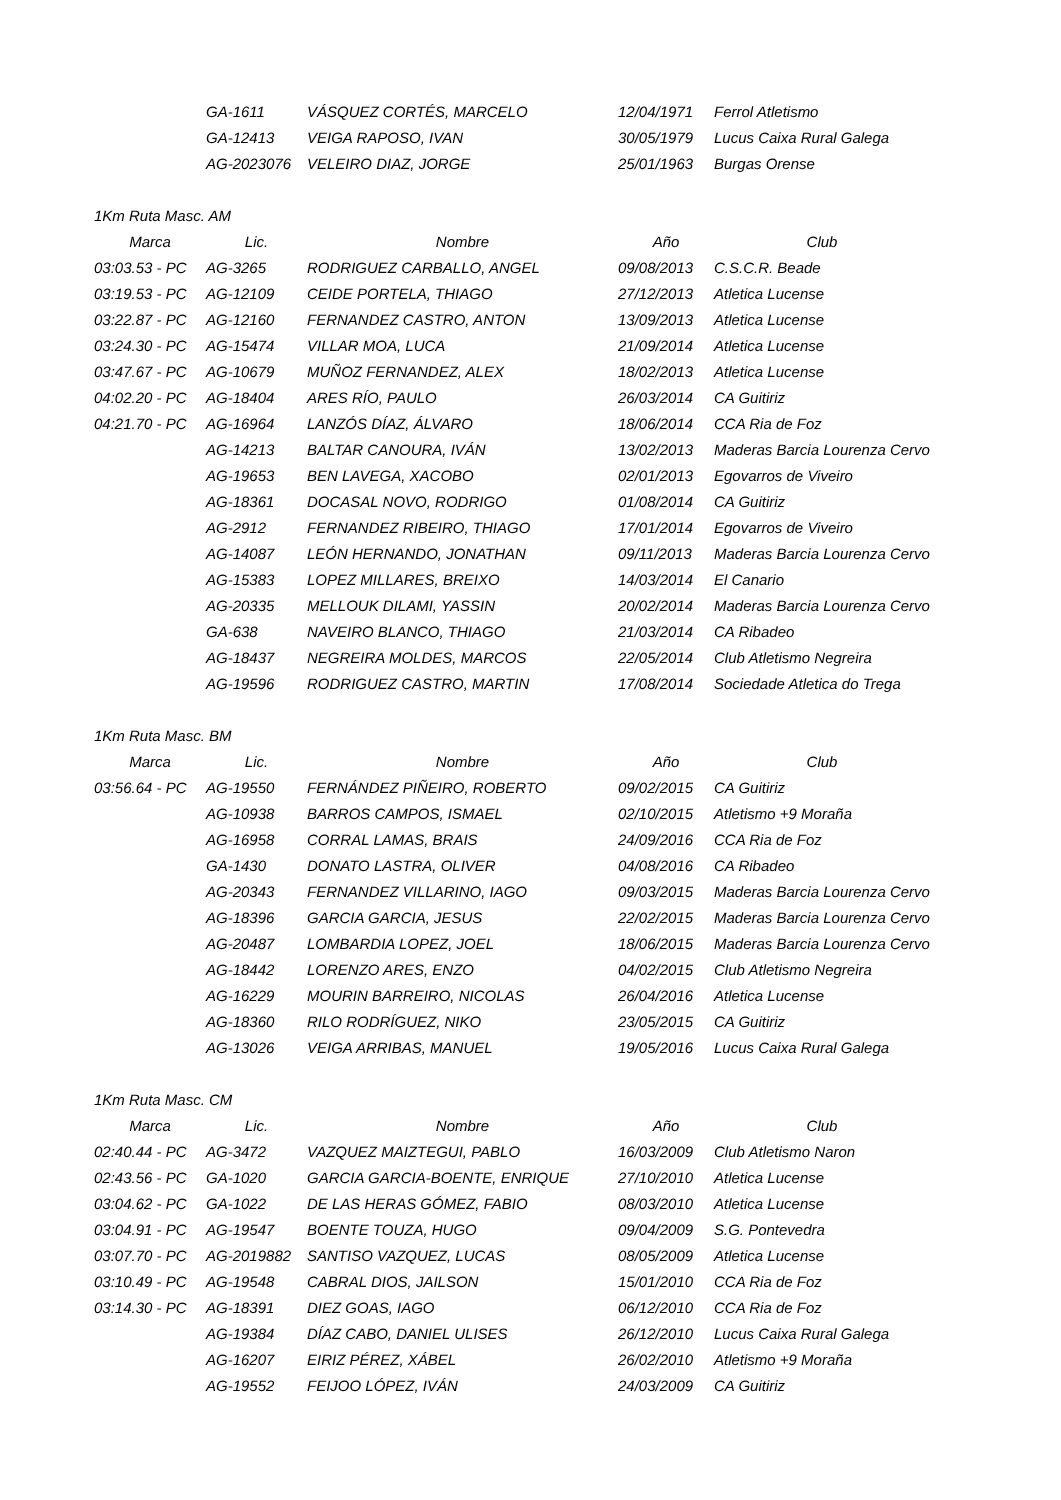| | GA-1611 | VÁSQUEZ CORTÉS, MARCELO | 12/04/1971 | Ferrol Atletismo |
| | GA-12413 | VEIGA RAPOSO, IVAN | 30/05/1979 | Lucus Caixa Rural Galega |
| | AG-2023076 | VELEIRO DIAZ, JORGE | 25/01/1963 | Burgas Orense |
| 1Km Ruta Masc. AM | | | | |
| Marca | Lic. | Nombre | Año | Club |
| 03:03.53 - PC | AG-3265 | RODRIGUEZ CARBALLO, ANGEL | 09/08/2013 | C.S.C.R. Beade |
| 03:19.53 - PC | AG-12109 | CEIDE PORTELA, THIAGO | 27/12/2013 | Atletica Lucense |
| 03:22.87 - PC | AG-12160 | FERNANDEZ CASTRO, ANTON | 13/09/2013 | Atletica Lucense |
| 03:24.30 - PC | AG-15474 | VILLAR MOA, LUCA | 21/09/2014 | Atletica Lucense |
| 03:47.67 - PC | AG-10679 | MUÑOZ FERNANDEZ, ALEX | 18/02/2013 | Atletica Lucense |
| 04:02.20 - PC | AG-18404 | ARES RÍO, PAULO | 26/03/2014 | CA Guitiriz |
| 04:21.70 - PC | AG-16964 | LANZÓS DÍAZ, ÁLVARO | 18/06/2014 | CCA Ria de Foz |
| | AG-14213 | BALTAR CANOURA, IVÁN | 13/02/2013 | Maderas Barcia Lourenza Cervo |
| | AG-19653 | BEN LAVEGA, XACOBO | 02/01/2013 | Egovarros de Viveiro |
| | AG-18361 | DOCASAL NOVO, RODRIGO | 01/08/2014 | CA Guitiriz |
| | AG-2912 | FERNANDEZ RIBEIRO, THIAGO | 17/01/2014 | Egovarros de Viveiro |
| | AG-14087 | LEÓN HERNANDO, JONATHAN | 09/11/2013 | Maderas Barcia Lourenza Cervo |
| | AG-15383 | LOPEZ MILLARES, BREIXO | 14/03/2014 | El Canario |
| | AG-20335 | MELLOUK DILAMI, YASSIN | 20/02/2014 | Maderas Barcia Lourenza Cervo |
| | GA-638 | NAVEIRO BLANCO, THIAGO | 21/03/2014 | CA Ribadeo |
| | AG-18437 | NEGREIRA MOLDES, MARCOS | 22/05/2014 | Club Atletismo Negreira |
| | AG-19596 | RODRIGUEZ CASTRO, MARTIN | 17/08/2014 | Sociedade Atletica do Trega |
| 1Km Ruta Masc. BM | | | | |
| Marca | Lic. | Nombre | Año | Club |
| 03:56.64 - PC | AG-19550 | FERNÁNDEZ PIÑEIRO, ROBERTO | 09/02/2015 | CA Guitiriz |
| | AG-10938 | BARROS CAMPOS, ISMAEL | 02/10/2015 | Atletismo +9 Moraña |
| | AG-16958 | CORRAL LAMAS, BRAIS | 24/09/2016 | CCA Ria de Foz |
| | GA-1430 | DONATO LASTRA, OLIVER | 04/08/2016 | CA Ribadeo |
| | AG-20343 | FERNANDEZ VILLARINO, IAGO | 09/03/2015 | Maderas Barcia Lourenza Cervo |
| | AG-18396 | GARCIA GARCIA, JESUS | 22/02/2015 | Maderas Barcia Lourenza Cervo |
| | AG-20487 | LOMBARDIA LOPEZ, JOEL | 18/06/2015 | Maderas Barcia Lourenza Cervo |
| | AG-18442 | LORENZO ARES, ENZO | 04/02/2015 | Club Atletismo Negreira |
| | AG-16229 | MOURIN BARREIRO, NICOLAS | 26/04/2016 | Atletica Lucense |
| | AG-18360 | RILO RODRÍGUEZ, NIKO | 23/05/2015 | CA Guitiriz |
| | AG-13026 | VEIGA ARRIBAS, MANUEL | 19/05/2016 | Lucus Caixa Rural Galega |
| 1Km Ruta Masc. CM | | | | |
| Marca | Lic. | Nombre | Año | Club |
| 02:40.44 - PC | AG-3472 | VAZQUEZ MAIZTEGUI, PABLO | 16/03/2009 | Club Atletismo Naron |
| 02:43.56 - PC | GA-1020 | GARCIA GARCIA-BOENTE, ENRIQUE | 27/10/2010 | Atletica Lucense |
| 03:04.62 - PC | GA-1022 | DE LAS HERAS GÓMEZ, FABIO | 08/03/2010 | Atletica Lucense |
| 03:04.91 - PC | AG-19547 | BOENTE TOUZA, HUGO | 09/04/2009 | S.G. Pontevedra |
| 03:07.70 - PC | AG-2019882 | SANTISO VAZQUEZ, LUCAS | 08/05/2009 | Atletica Lucense |
| 03:10.49 - PC | AG-19548 | CABRAL DIOS, JAILSON | 15/01/2010 | CCA Ria de Foz |
| 03:14.30 - PC | AG-18391 | DIEZ GOAS, IAGO | 06/12/2010 | CCA Ria de Foz |
| | AG-19384 | DÍAZ CABO, DANIEL ULISES | 26/12/2010 | Lucus Caixa Rural Galega |
| | AG-16207 | EIRIZ PÉREZ, XÁBEL | 26/02/2010 | Atletismo +9 Moraña |
| | AG-19552 | FEIJOO LÓPEZ, IVÁN | 24/03/2009 | CA Guitiriz |